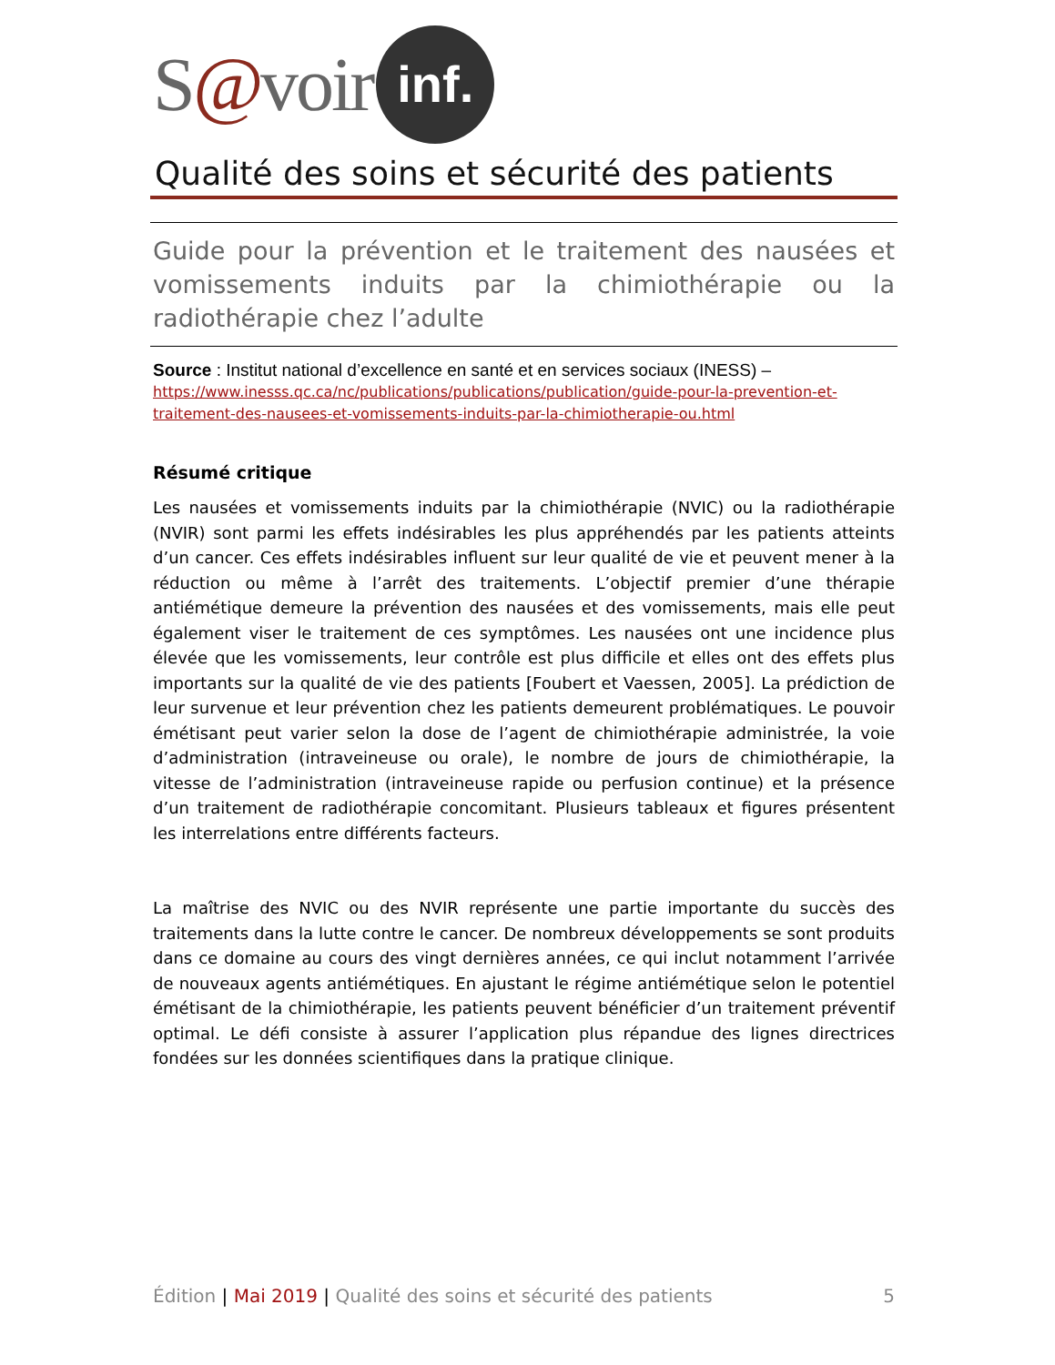S@voir inf.
Qualité des soins et sécurité des patients
Guide pour la prévention et le traitement des nausées et vomissements induits par la chimiothérapie ou la radiothérapie chez l’adulte
Source : Institut national d’excellence en santé et en services sociaux (INESS) – https://www.inesss.qc.ca/nc/publications/publications/publication/guide-pour-la-prevention-et-traitement-des-nausees-et-vomissements-induits-par-la-chimiotherapie-ou.html
Résumé critique
Les nausées et vomissements induits par la chimiothérapie (NVIC) ou la radiothérapie (NVIR) sont parmi les effets indésirables les plus appréhendés par les patients atteints d’un cancer. Ces effets indésirables influent sur leur qualité de vie et peuvent mener à la réduction ou même à l’arrêt des traitements. L’objectif premier d’une thérapie antiémétique demeure la prévention des nausées et des vomissements, mais elle peut également viser le traitement de ces symptômes. Les nausées ont une incidence plus élevée que les vomissements, leur contrôle est plus difficile et elles ont des effets plus importants sur la qualité de vie des patients [Foubert et Vaessen, 2005]. La prédiction de leur survenue et leur prévention chez les patients demeurent problématiques. Le pouvoir émétisant peut varier selon la dose de l’agent de chimiothérapie administrée, la voie d’administration (intraveineuse ou orale), le nombre de jours de chimiothérapie, la vitesse de l’administration (intraveineuse rapide ou perfusion continue) et la présence d’un traitement de radiothérapie concomitant. Plusieurs tableaux et figures présentent les interrelations entre différents facteurs.
La maîtrise des NVIC ou des NVIR représente une partie importante du succès des traitements dans la lutte contre le cancer. De nombreux développements se sont produits dans ce domaine au cours des vingt dernières années, ce qui inclut notamment l’arrivée de nouveaux agents antiémétiques. En ajustant le régime antiémétique selon le potentiel émétisant de la chimiothérapie, les patients peuvent bénéficier d’un traitement préventif optimal. Le défi consiste à assurer l’application plus répandue des lignes directrices fondées sur les données scientifiques dans la pratique clinique.
Édition | Mai 2019 | Qualité des soins et sécurité des patients 5